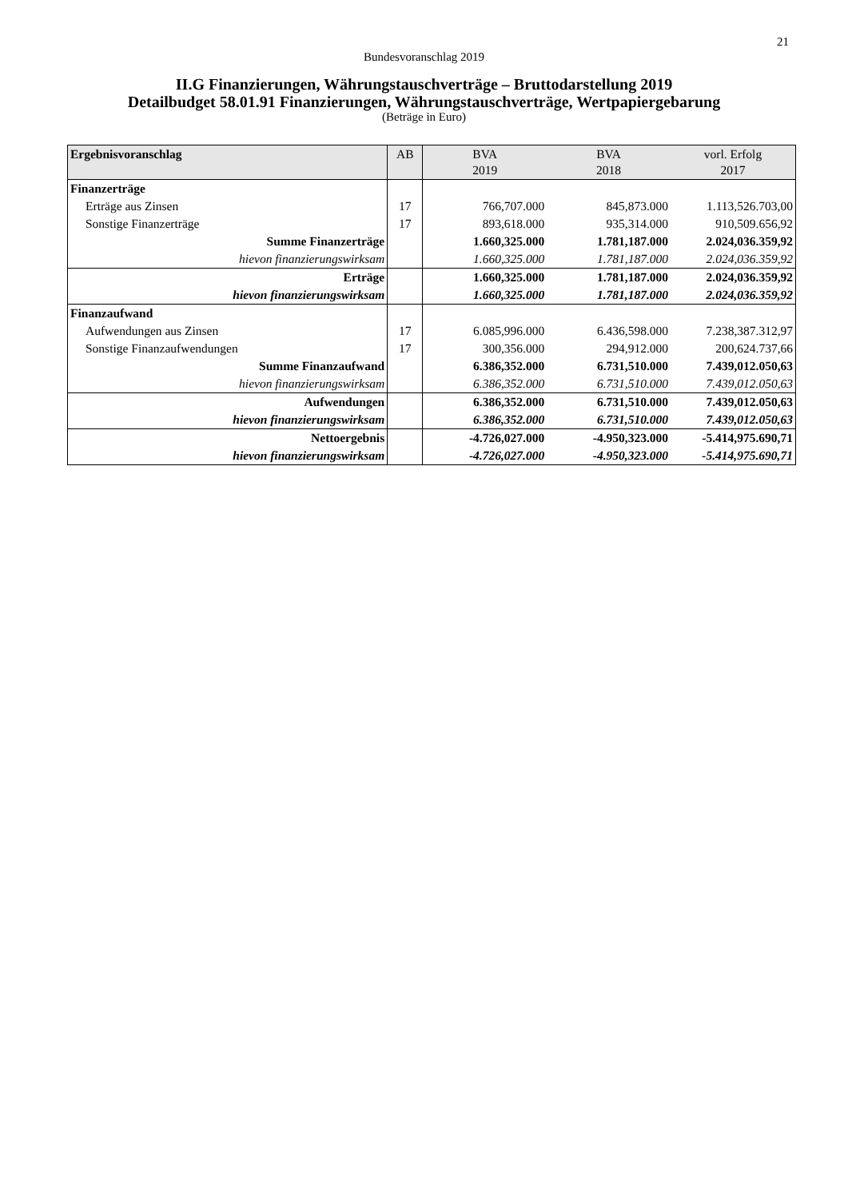21
Bundesvoranschlag 2019
II.G Finanzierungen, Währungstauschverträge – Bruttodarstellung 2019
Detailbudget 58.01.91 Finanzierungen, Währungstauschverträge, Wertpapiergebarung
(Beträge in Euro)
| Ergebnisvoranschlag | AB | BVA 2019 | BVA 2018 | vorl. Erfolg 2017 |
| --- | --- | --- | --- | --- |
| Finanzerträge | | | | |
| Erträge aus Zinsen | 17 | 766,707.000 | 845,873.000 | 1.113,526.703,00 |
| Sonstige Finanzerträge | 17 | 893,618.000 | 935,314.000 | 910,509.656,92 |
| Summe Finanzerträge | | 1.660,325.000 | 1.781,187.000 | 2.024,036.359,92 |
| hievon finanzierungswirksam | | 1.660,325.000 | 1.781,187.000 | 2.024,036.359,92 |
| Erträge | | 1.660,325.000 | 1.781,187.000 | 2.024,036.359,92 |
| hievon finanzierungswirksam | | 1.660,325.000 | 1.781,187.000 | 2.024,036.359,92 |
| Finanzaufwand | | | | |
| Aufwendungen aus Zinsen | 17 | 6.085,996.000 | 6.436,598.000 | 7.238,387.312,97 |
| Sonstige Finanzaufwendungen | 17 | 300,356.000 | 294,912.000 | 200,624.737,66 |
| Summe Finanzaufwand | | 6.386,352.000 | 6.731,510.000 | 7.439,012.050,63 |
| hievon finanzierungswirksam | | 6.386,352.000 | 6.731,510.000 | 7.439,012.050,63 |
| Aufwendungen | | 6.386,352.000 | 6.731,510.000 | 7.439,012.050,63 |
| hievon finanzierungswirksam | | 6.386,352.000 | 6.731,510.000 | 7.439,012.050,63 |
| Nettoergebnis | | -4.726,027.000 | -4.950,323.000 | -5.414,975.690,71 |
| hievon finanzierungswirksam | | -4.726,027.000 | -4.950,323.000 | -5.414,975.690,71 |